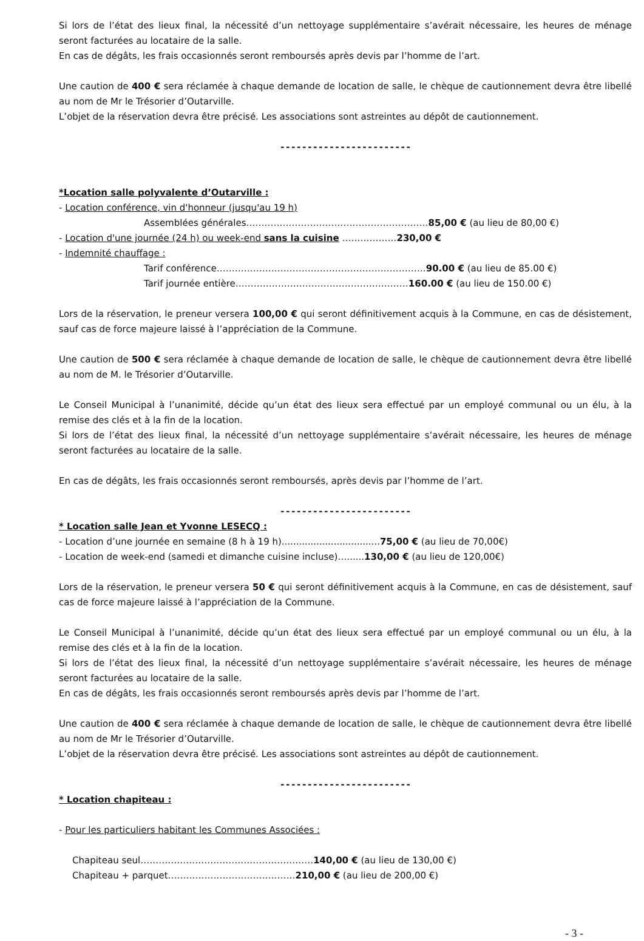Si lors de l’état des lieux final, la nécessité d’un nettoyage supplémentaire s’avérait nécessaire, les heures de ménage seront facturées au locataire de la salle.
En cas de dégâts, les frais occasionnés seront remboursés après devis par l’homme de l’art.
Une caution de 400 € sera réclamée à chaque demande de location de salle, le chèque de cautionnement devra être libellé au nom de Mr le Trésorier d’Outarville.
L’objet de la réservation devra être précisé. Les associations sont astreintes au dépôt de cautionnement.
------------------------
*Location salle polyvalente d’Outarville :
- Location conférence, vin d'honneur (jusqu'au 19 h)
Assemblées générales……………………………………………………85,00 € (au lieu de 80,00 €)
- Location d'une journée (24 h) ou week-end sans la cuisine ………………230,00 €
- Indemnité chauffage :
Tarif conférence……………………………………………………………90.00 € (au lieu de 85.00 €)
Tarif journée entière…………………………………………………160.00 € (au lieu de 150.00 €)
Lors de la réservation, le preneur versera 100,00 € qui seront définitivement acquis à la Commune, en cas de désistement, sauf cas de force majeure laissé à l’appréciation de la Commune.
Une caution de 500 € sera réclamée à chaque demande de location de salle, le chèque de cautionnement devra être libellé au nom de M. le Trésorier d’Outarville.
Le Conseil Municipal à l’unanimité, décide qu’un état des lieux sera effectué par un employé communal ou un élu, à la remise des clés et à la fin de la location.
Si lors de l’état des lieux final, la nécessité d’un nettoyage supplémentaire s’avérait nécessaire, les heures de ménage seront facturées au locataire de la salle.
En cas de dégâts, les frais occasionnés seront remboursés, après devis par l’homme de l’art.
------------------------
* Location salle Jean et Yvonne LESECQ :
- Location d’une journée en semaine (8 h à 19 h)..................................75,00 € (au lieu de 70,00€)
- Location de week-end (samedi et dimanche cuisine incluse)…......130,00 € (au lieu de 120,00€)
Lors de la réservation, le preneur versera 50 € qui seront définitivement acquis à la Commune, en cas de désistement, sauf cas de force majeure laissé à l’appréciation de la Commune.
Le Conseil Municipal à l’unanimité, décide qu’un état des lieux sera effectué par un employé communal ou un élu, à la remise des clés et à la fin de la location.
Si lors de l’état des lieux final, la nécessité d’un nettoyage supplémentaire s’avérait nécessaire, les heures de ménage seront facturées au locataire de la salle.
En cas de dégâts, les frais occasionnés seront remboursés après devis par l’homme de l’art.
Une caution de 400 € sera réclamée à chaque demande de location de salle, le chèque de cautionnement devra être libellé au nom de Mr le Trésorier d’Outarville.
L’objet de la réservation devra être précisé. Les associations sont astreintes au dépôt de cautionnement.
------------------------
* Location chapiteau :
- Pour les particuliers habitant les Communes Associées :
Chapiteau seul…………………………………………………140,00 € (au lieu de 130,00 €)
Chapiteau + parquet……………………………………210,00 € (au lieu de 200,00 €)
- 3 -